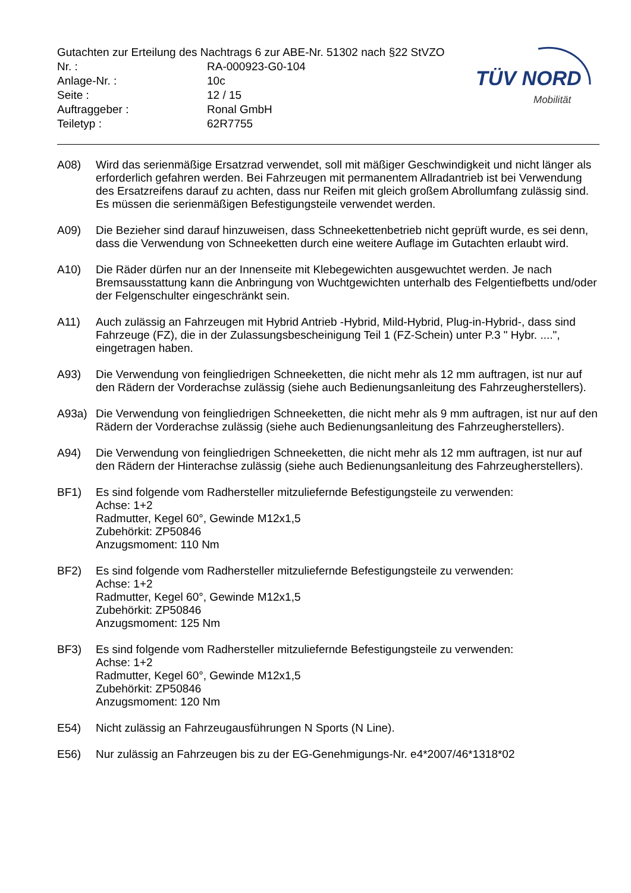Gutachten zur Erteilung des Nachtrags 6 zur ABE-Nr. 51302 nach §22 StVZO
| Nr. : | RA-000923-G0-104 |
| Anlage-Nr. : | 10c |
| Seite : | 12 / 15 |
| Auftraggeber : | Ronal GmbH |
| Teiletyp : | 62R7755 |
TÜV NORD
Mobilität
A08) Wird das serienmäßige Ersatzrad verwendet, soll mit mäßiger Geschwindigkeit und nicht länger als erforderlich gefahren werden. Bei Fahrzeugen mit permanentem Allradantrieb ist bei Verwendung des Ersatzreifens darauf zu achten, dass nur Reifen mit gleich großem Abrollumfang zulässig sind. Es müssen die serienmäßigen Befestigungsteile verwendet werden.
A09) Die Bezieher sind darauf hinzuweisen, dass Schneekettenbetrieb nicht geprüft wurde, es sei denn, dass die Verwendung von Schneeketten durch eine weitere Auflage im Gutachten erlaubt wird.
A10) Die Räder dürfen nur an der Innenseite mit Klebegewichten ausgewuchtet werden. Je nach Bremsausstattung kann die Anbringung von Wuchtgewichten unterhalb des Felgentiefbetts und/oder der Felgenschulter eingeschränkt sein.
A11) Auch zulässig an Fahrzeugen mit Hybrid Antrieb -Hybrid, Mild-Hybrid, Plug-in-Hybrid-, dass sind Fahrzeuge (FZ), die in der Zulassungsbescheinigung Teil 1 (FZ-Schein) unter P.3 " Hybr. ....", eingetragen haben.
A93) Die Verwendung von feingliedrigen Schneeketten, die nicht mehr als 12 mm auftragen, ist nur auf den Rädern der Vorderachse zulässig (siehe auch Bedienungsanleitung des Fahrzeugherstellers).
A93a) Die Verwendung von feingliedrigen Schneeketten, die nicht mehr als 9 mm auftragen, ist nur auf den Rädern der Vorderachse zulässig (siehe auch Bedienungsanleitung des Fahrzeugherstellers).
A94) Die Verwendung von feingliedrigen Schneeketten, die nicht mehr als 12 mm auftragen, ist nur auf den Rädern der Hinterachse zulässig (siehe auch Bedienungsanleitung des Fahrzeugherstellers).
BF1) Es sind folgende vom Radhersteller mitzuliefernde Befestigungsteile zu verwenden:
Achse: 1+2
Radmutter, Kegel 60°, Gewinde M12x1,5
Zubehörkit: ZP50846
Anzugsmoment: 110 Nm
BF2) Es sind folgende vom Radhersteller mitzuliefernde Befestigungsteile zu verwenden:
Achse: 1+2
Radmutter, Kegel 60°, Gewinde M12x1,5
Zubehörkit: ZP50846
Anzugsmoment: 125 Nm
BF3) Es sind folgende vom Radhersteller mitzuliefernde Befestigungsteile zu verwenden:
Achse: 1+2
Radmutter, Kegel 60°, Gewinde M12x1,5
Zubehörkit: ZP50846
Anzugsmoment: 120 Nm
E54) Nicht zulässig an Fahrzeugausführungen N Sports (N Line).
E56) Nur zulässig an Fahrzeugen bis zu der EG-Genehmigungs-Nr. e4*2007/46*1318*02